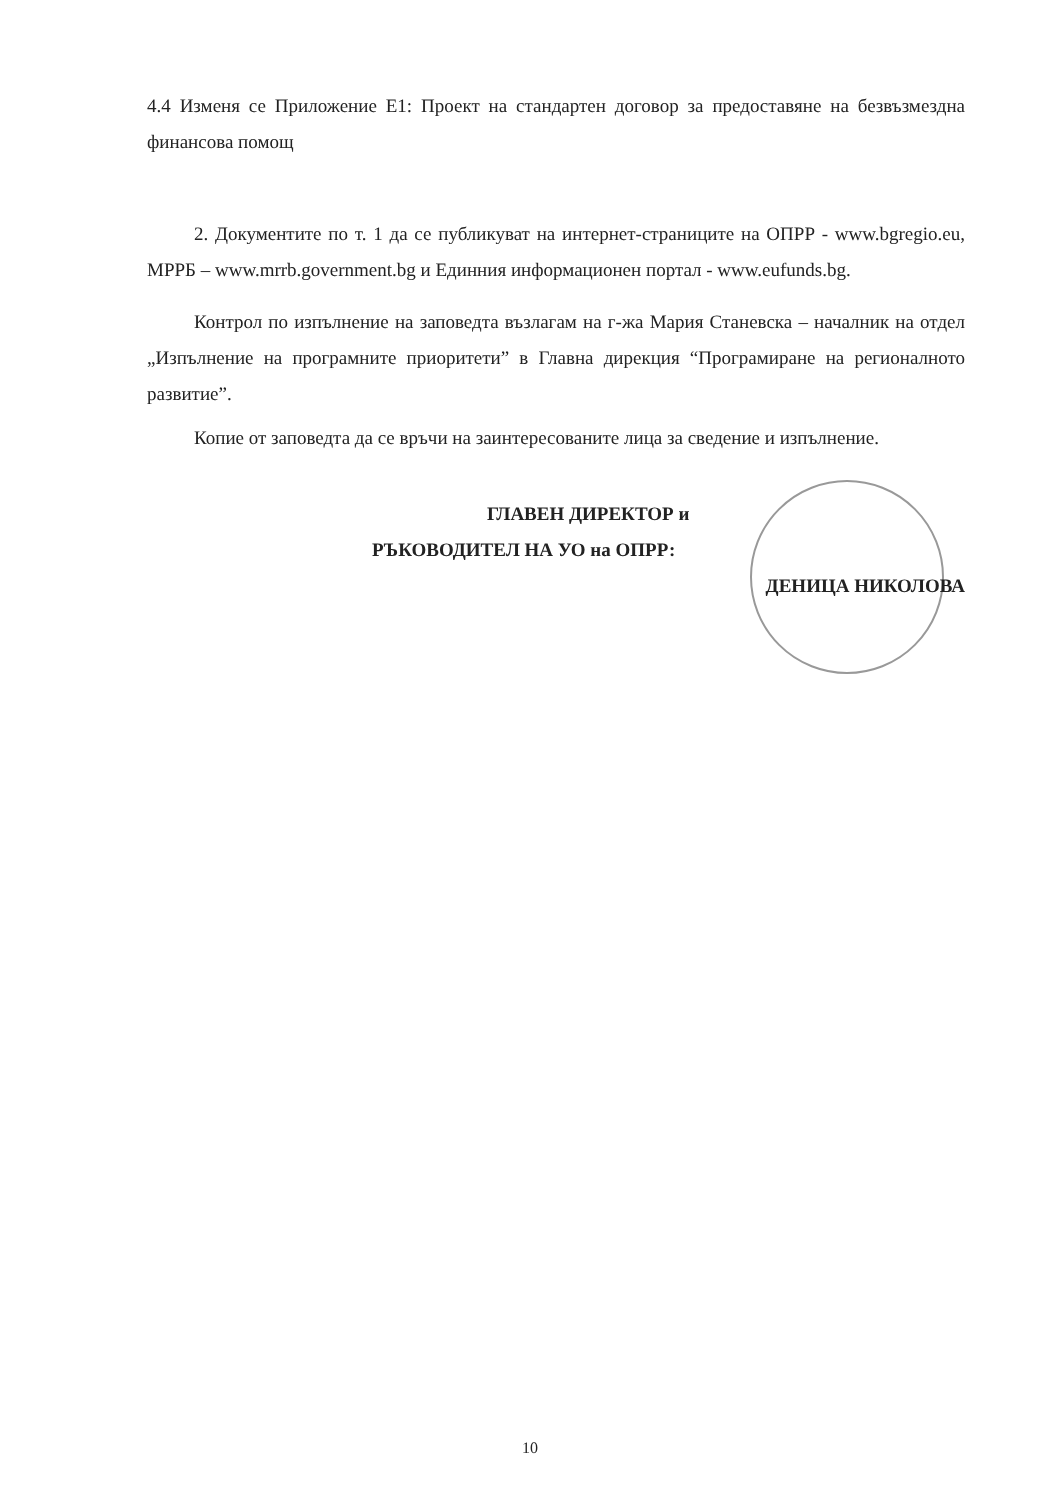4.4 Изменя се Приложение Е1: Проект на стандартен договор за предоставяне на безвъзмездна финансова помощ
2. Документите по т. 1 да се публикуват на интернет-страниците на ОПРР - www.bgregio.eu, МРРБ – www.mrrb.government.bg и Единния информационен портал - www.eufunds.bg.
Контрол по изпълнение на заповедта възлагам на г-жа Мария Станевска – началник на отдел „Изпълнение на програмните приоритети” в Главна дирекция “Програмиране на регионалното развитие”.
Копие от заповедта да се връчи на заинтересованите лица за сведение и изпълнение.
ГЛАВЕН ДИРЕКТОР и
РЪКОВОДИТЕЛ НА УО на ОПРР:
ДЕНИЦА НИКОЛОВА
10